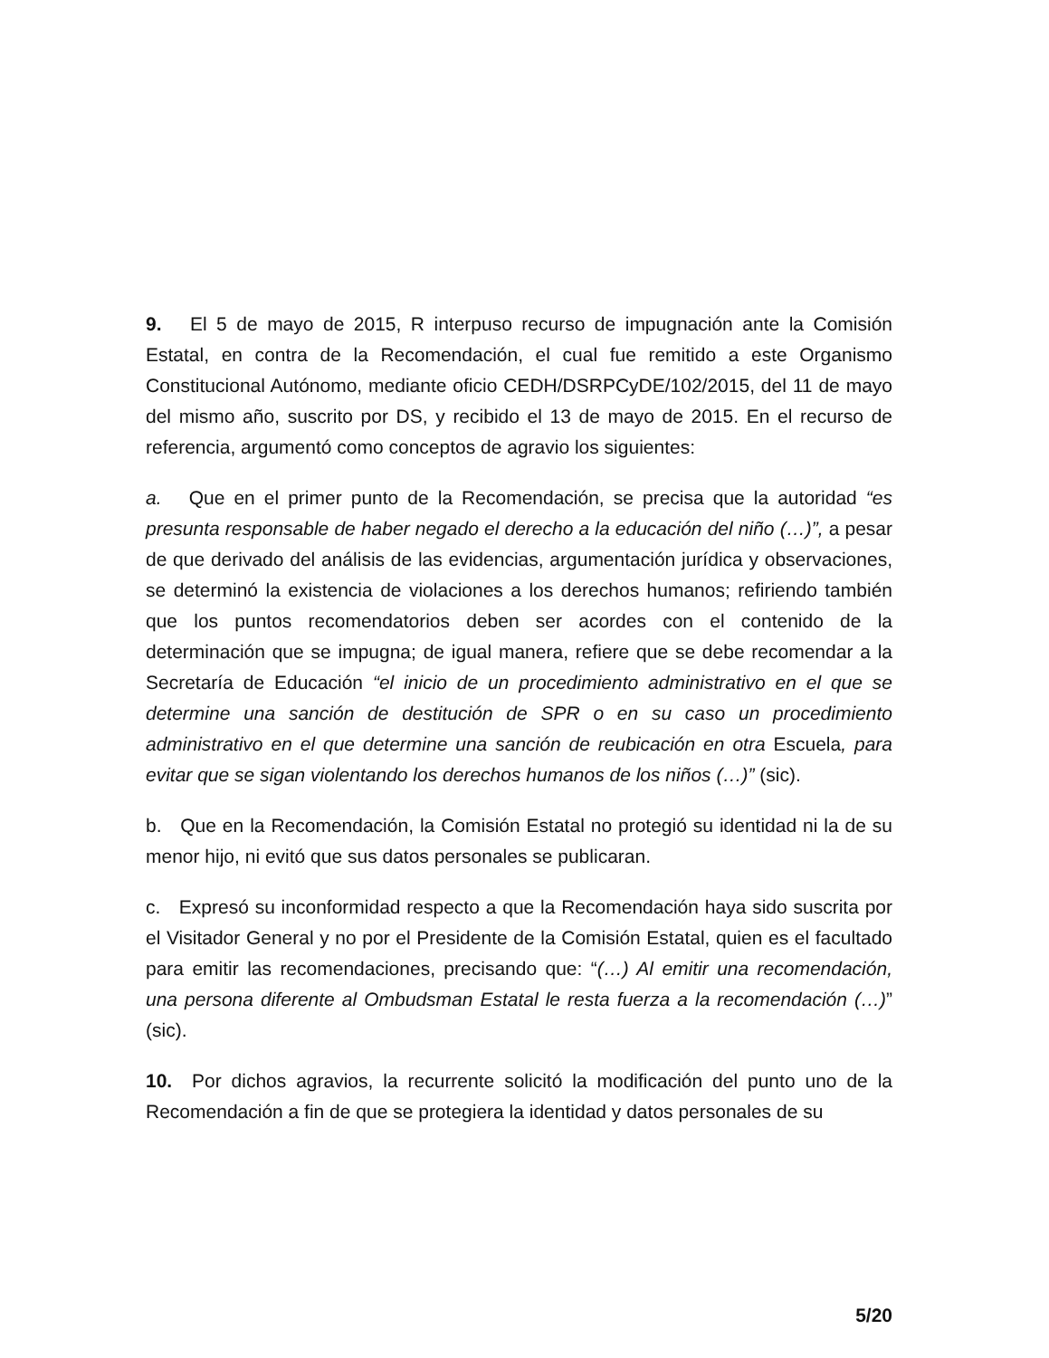9. El 5 de mayo de 2015, R interpuso recurso de impugnación ante la Comisión Estatal, en contra de la Recomendación, el cual fue remitido a este Organismo Constitucional Autónomo, mediante oficio CEDH/DSRPCyDE/102/2015, del 11 de mayo del mismo año, suscrito por DS, y recibido el 13 de mayo de 2015. En el recurso de referencia, argumentó como conceptos de agravio los siguientes:
a. Que en el primer punto de la Recomendación, se precisa que la autoridad “es presunta responsable de haber negado el derecho a la educación del niño (…)”, a pesar de que derivado del análisis de las evidencias, argumentación jurídica y observaciones, se determinó la existencia de violaciones a los derechos humanos; refiriendo también que los puntos recomendatorios deben ser acordes con el contenido de la determinación que se impugna; de igual manera, refiere que se debe recomendar a la Secretaría de Educación “el inicio de un procedimiento administrativo en el que se determine una sanción de destitución de SPR o en su caso un procedimiento administrativo en el que determine una sanción de reubicación en otra Escuela, para evitar que se sigan violentando los derechos humanos de los niños (…)” (sic).
b. Que en la Recomendación, la Comisión Estatal no protegió su identidad ni la de su menor hijo, ni evitó que sus datos personales se publicaran.
c. Expresó su inconformidad respecto a que la Recomendación haya sido suscrita por el Visitador General y no por el Presidente de la Comisión Estatal, quien es el facultado para emitir las recomendaciones, precisando que: “(…) Al emitir una recomendación, una persona diferente al Ombudsman Estatal le resta fuerza a la recomendación (…)” (sic).
10. Por dichos agravios, la recurrente solicitó la modificación del punto uno de la Recomendación a fin de que se protegiera la identidad y datos personales de su
5/20